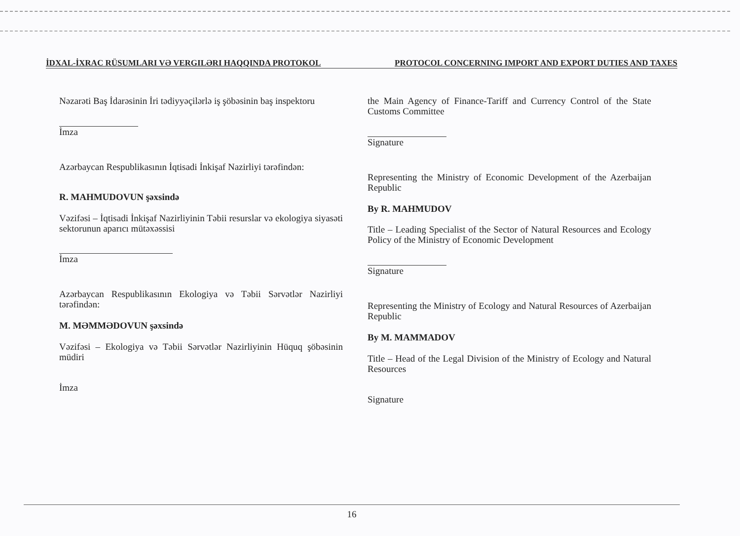İDXAL-İXRAC RÜSUMLARI VƏ VERGILƏRI HAQQINDA PROTOKOL PROTOCOL CONCERNING IMPORT AND EXPORT DUTIES AND TAXES
Nəzarəti Baş İdarəsinin İri tədiyyəçilərlə iş şöbəsinin baş inspektoru
İmza
Azərbaycan Respublikasının İqtisadi İnkişaf Nazirliyi tərəfindən:
R. MAHMUDOVUN şəxsində
Vəzifəsi – İqtisadi İnkişaf Nazirliyinin Təbii resurslar və ekologiya siyasəti sektorunun aparıcı mütəxəssisi
İmza
Azərbaycan Respublikasının Ekologiya və Təbii Sərvətlər Nazirliyi tərəfindən:
M. MƏMMƏDOVUN şəxsində
Vəzifəsi – Ekologiya və Təbii Sərvətlər Nazirliyinin Hüquq şöbəsinin müdiri
İmza
the Main Agency of Finance-Tariff and Currency Control of the State Customs Committee
Signature
Representing the Ministry of Economic Development of the Azerbaijan Republic
By R. MAHMUDOV
Title – Leading Specialist of the Sector of Natural Resources and Ecology Policy of the Ministry of Economic Development
Signature
Representing the Ministry of Ecology and Natural Resources of Azerbaijan Republic
By M. MAMMADOV
Title – Head of the Legal Division of the Ministry of Ecology and Natural Resources
Signature
16